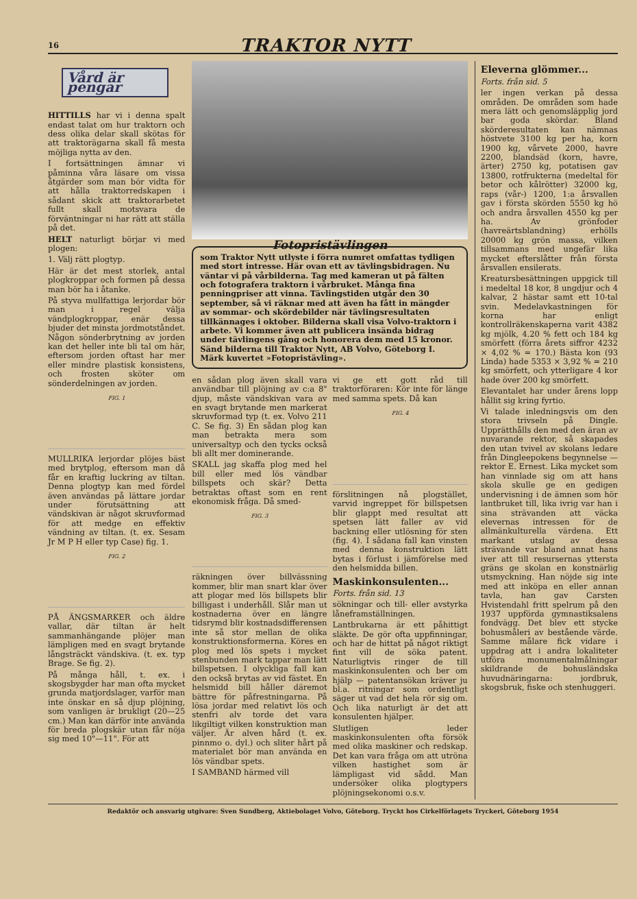16 TRAKTOR NYTT
Vård är pengar
HITTILLS har vi i denna spalt endast talat om hur traktorn och dess olika delar skall skötas för att traktorägarna skall få mesta möjliga nytta av den.
I fortsättningen ämnar vi påminna våra läsare om vissa åtgärder som man bör vidta för att hålla traktorredskapen i sådant skick att traktorarbetet fullt skall motsvara de förväntningar ni har rätt att ställa på det.
HELT naturligt börjar vi med plogen:
1. Välj rätt plogtyp.
Här är det mest storlek, antal plogkroppar och formen på dessa man bör ha i åtanke.
På styva mullfattiga lerjordar bör man i regel välja vändplogkroppar, enär dessa bjuder det minsta jordmotståndet. Någon sönderbrytning av jorden kan det heller inte bli tal om här, eftersom jorden oftast har mer eller mindre plastisk konsistens, och frosten sköter om sönderdelningen av jorden.
FIG. 1
MULLRIKA lerjordar plöjes bäst med brytplog, eftersom man då får en kraftig luckring av tiltan. Denna plogtyp kan med fördel även användas på lättare jordar under förutsättning att vändskivan är något skruvformad för att medge en effektiv vändning av tiltan. (t. ex. Sesam Jr M P H eller typ Case) fig. 1.
FIG. 2
PÅ ÄNGSMARKER och äldre vallar, där tiltan är helt sammanhängande plöjer man lämpligen med en svagt brytande långsträckt vändskiva. (t. ex. typ Brage. Se fig. 2).
På många håll, t. ex. i skogsbygder har man ofta mycket grunda matjordslager, varför man inte önskar en så djup plöjning, som vanligen är brukligt (20—25 cm.) Man kan därför inte använda för breda plogskär utan får nöja sig med 10"—11". För att
Fotopristävlingen
som Traktor Nytt utlyste i förra numret omfattas tydligen med stort intresse. Här ovan ett av tävlingsbidragen. Nu väntar vi på vårbilderna. Tag med kameran ut på fälten och fotografera traktorn i vårbruket. Många fina penningpriser att vinna. Tävlingstiden utgår den 30 september, så vi räknar med att även ha fått in mängder av sommar- och skördebilder när tävlingsresultaten tillkännages i oktober. Bilderna skall visa Volvo-traktorn i arbete. Vi kommer även att publicera insända bidrag under tävlingens gång och honorera dem med 15 kronor. Sänd bilderna till Traktor Nytt, AB Volvo, Göteborg I. Märk kuvertet »Fotopristävling».
en sådan plog även skall vara användbar till plöjning av c:a 8" djup, måste vändskivan vara av en svagt brytande men markerat skruvformad typ (t. ex. Volvo 211 C. Se fig. 3) En sådan plog kan man betrakta mera som universaltyp och den tycks också bli allt mer dominerande.
SKALL jag skaffa plog med hel bill eller med lös vändbar billspets och skär? Detta betraktas oftast som en rent ekonomisk fråga. Då smed-
FIG. 3
räkningen över billvässning kommer, blir man snart klar över att plogar med lös billspets blir billigast i underhåll. Slår man ut kostnaderna över en längre tidsrymd blir kostnadsdifferensen inte så stor mellan de olika konstruktionsformerna. Köres en plog med lös spets i mycket stenbunden mark tappar man lätt billspetsen. I olyckliga fall kan den också brytas av vid fästet. En helsmidd bill håller däremot bättre för påfrestningarna. På lösa jordar med relativt lös och stenfri alv torde det vara likgiltigt vilken konstruktion man väljer. Är alven hård (t. ex. pinnmo o. dyl.) och sliter hårt på materialet bör man använda en lös vändbar spets.
I SAMBAND härmed vill
vi ge ett gott råd till traktorföraren: Kör inte för länge med samma spets. Då kan
FIG. 4
förslitningen nå plogstället, varvid ingreppet för billspetsen blir glappt med resultat att spetsen lätt faller av vid backning eller utlösning för sten (fig. 4). I sådana fall kan vinsten med denna konstruktion lätt bytas i förlust i jämförelse med den helsmidda billen.
Maskinkonsulenten...
Forts. från sid. 13
sökningar och till- eller avstyrka låneframställningen.
Lantbrukarna är ett påhittigt släkte. De gör ofta uppfinningar, och har de hittat på något riktigt fint vill de söka patent. Naturligtvis ringer de till maskinkonsulenten och ber om hjälp — patentansökan kräver ju bl.a. ritningar som ordentligt säger ut vad det hela rör sig om. Och lika naturligt är det att konsulenten hjälper.
Slutligen leder maskinkonsulenten ofta försök med olika maskiner och redskap. Det kan vara fråga om att utröna vilken hastighet som är lämpligast vid sådd. Man undersöker olika plogtypers plöjningsekonomi o.s.v.
Eleverna glömmer...
Forts. från sid. 5
ler ingen verkan på dessa områden. De områden som hade mera lätt och genomsläpplig jord bar goda skördar. Bland skörderesultaten kan nämnas höstvete 3100 kg per ha, korn 1900 kg, vårvete 2000, havre 2200, blandsäd (korn, havre, ärter) 2750 kg, potatisen gav 13800, rotfrukterna (medeltal för betor och kålrötter) 32000 kg, raps (vår-) 1200, 1:a årsvallen gav i första skörden 5550 kg hö och andra årsvallen 4550 kg per ha. Av grönfoder (havreärtsblandning) erhölls 20000 kg grön massa, vilken tillsammans med ungefär lika mycket efterslåtter från första årsvallen ensilerats.
Kreatursbesättningen uppgick till i medeltal 18 kor, 8 ungdjur och 4 kalvar, 2 hästar samt ett 10-tal svin. Medelavkastningen för korna har enligt kontrollräkenskaperna varit 4382 kg mjölk, 4.20 % fett och 184 kg smörfett (förra årets siffror 4232 × 4,02 % = 170.) Bästa kon (93 Linda) hade 5353 × 3,92 % = 210 kg smörfett, och ytterligare 4 kor hade över 200 kg smörfett.
Elevantalet har under årens lopp hållit sig kring fyrtio.
Vi talade inledningsvis om den stora trivseln på Dingle. Upprätthålls den med den äran av nuvarande rektor, så skapades den utan tvivel av skolans ledare från Dingleepokens begynnelse — rektor E. Ernest. Lika mycket som han vinnlade sig om att hans skola skulle ge en gedigen undervisning i de ämnen som hör lantbruket till, lika ivrig var han i sina strävanden att väcka elevernas intressen för de allmänkulturella värdena. Ett markant utslag av dessa strävande var bland annat hans iver att till resursernas yttersta gräns ge skolan en konstnärlig utsmyckning. Han nöjde sig inte med att inköpa en eller annan tavla, han gav Carsten Hvistendahl fritt spelrum på den 1937 uppförda gymnastiksalens fondvägg. Det blev ett stycke bohusmåleri av bestående värde. Samme målare fick vidare i uppdrag att i andra lokaliteter utföra monumentalmålningar skildrande de bohusländska huvudnäringarna: jordbruk, skogsbruk, fiske och stenhuggeri.
Redaktör och ansvarig utgivare: Sven Sundberg, Aktiebolaget Volvo, Göteborg. Tryckt hos Cirkelförlagets Tryckeri, Göteborg 1954